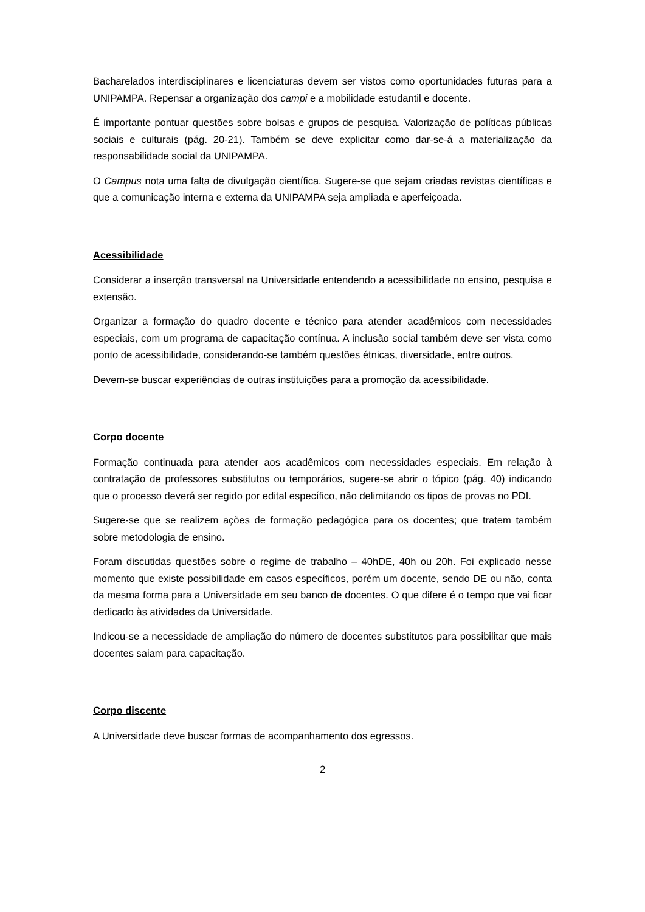Bacharelados interdisciplinares e licenciaturas devem ser vistos como oportunidades futuras para a UNIPAMPA. Repensar a organização dos campi e a mobilidade estudantil e docente.
É importante pontuar questões sobre bolsas e grupos de pesquisa. Valorização de políticas públicas sociais e culturais (pág. 20-21). Também se deve explicitar como dar-se-á a materialização da responsabilidade social da UNIPAMPA.
O Campus nota uma falta de divulgação científica. Sugere-se que sejam criadas revistas científicas e que a comunicação interna e externa da UNIPAMPA seja ampliada e aperfeiçoada.
Acessibilidade
Considerar a inserção transversal na Universidade entendendo a acessibilidade no ensino, pesquisa e extensão.
Organizar a formação do quadro docente e técnico para atender acadêmicos com necessidades especiais, com um programa de capacitação contínua. A inclusão social também deve ser vista como ponto de acessibilidade, considerando-se também questões étnicas, diversidade, entre outros.
Devem-se buscar experiências de outras instituições para a promoção da acessibilidade.
Corpo docente
Formação continuada para atender aos acadêmicos com necessidades especiais. Em relação à contratação de professores substitutos ou temporários, sugere-se abrir o tópico (pág. 40) indicando que o processo deverá ser regido por edital específico, não delimitando os tipos de provas no PDI.
Sugere-se que se realizem ações de formação pedagógica para os docentes; que tratem também sobre metodologia de ensino.
Foram discutidas questões sobre o regime de trabalho – 40hDE, 40h ou 20h. Foi explicado nesse momento que existe possibilidade em casos específicos, porém um docente, sendo DE ou não, conta da mesma forma para a Universidade em seu banco de docentes. O que difere é o tempo que vai ficar dedicado às atividades da Universidade.
Indicou-se a necessidade de ampliação do número de docentes substitutos para possibilitar que mais docentes saiam para capacitação.
Corpo discente
A Universidade deve buscar formas de acompanhamento dos egressos.
2